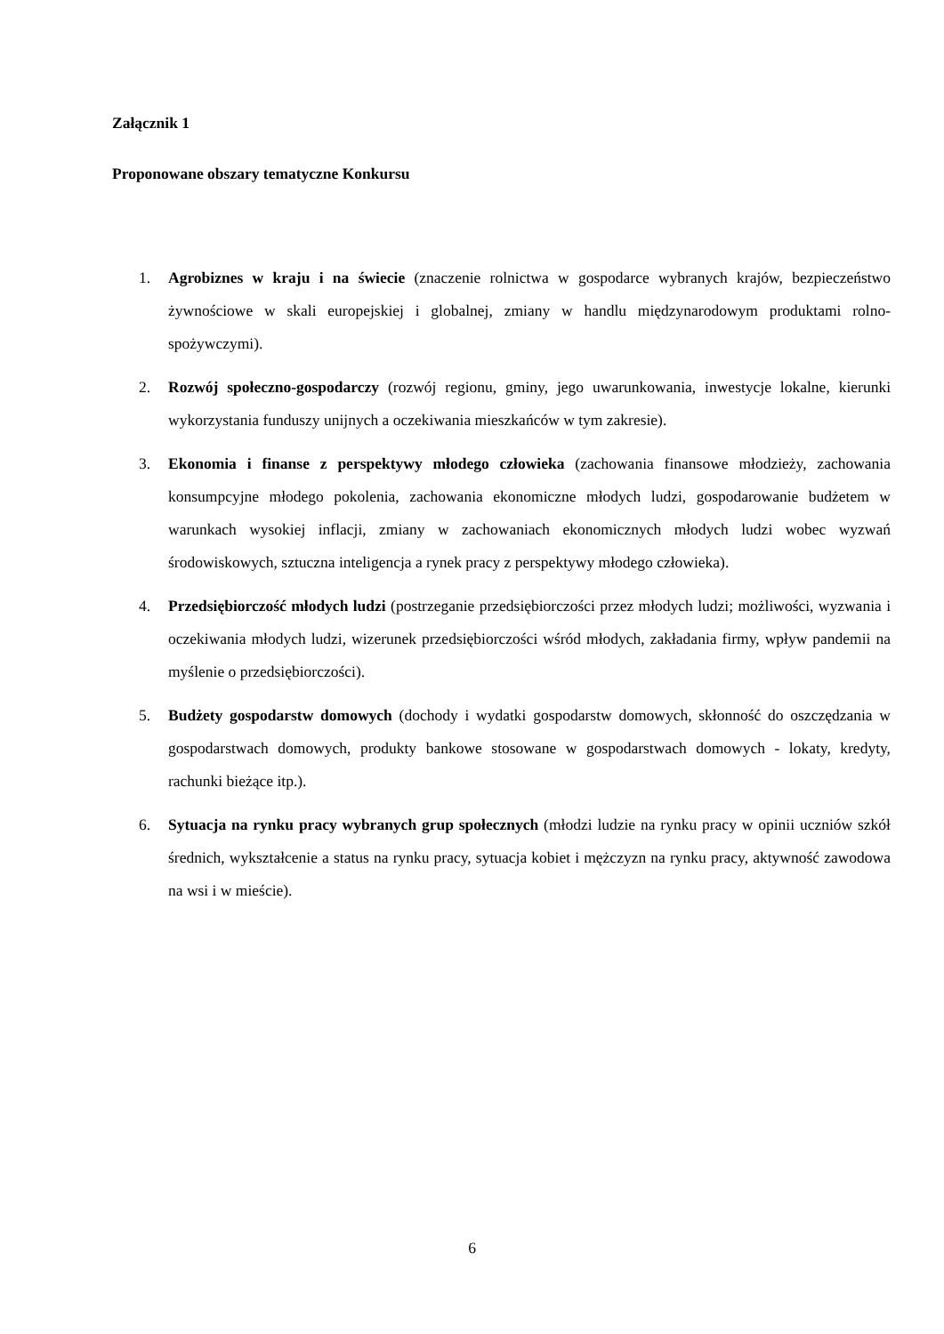Załącznik 1
Proponowane obszary tematyczne Konkursu
1. Agrobiznes w kraju i na świecie (znaczenie rolnictwa w gospodarce wybranych krajów, bezpieczeństwo żywnościowe w skali europejskiej i globalnej, zmiany w handlu międzynarodowym produktami rolno-spożywczymi).
2. Rozwój społeczno-gospodarczy (rozwój regionu, gminy, jego uwarunkowania, inwestycje lokalne, kierunki wykorzystania funduszy unijnych a oczekiwania mieszkańców w tym zakresie).
3. Ekonomia i finanse z perspektywy młodego człowieka (zachowania finansowe młodzieży, zachowania konsumpcyjne młodego pokolenia, zachowania ekonomiczne młodych ludzi, gospodarowanie budżetem w warunkach wysokiej inflacji, zmiany w zachowaniach ekonomicznych młodych ludzi wobec wyzwań środowiskowych, sztuczna inteligencja a rynek pracy z perspektywy młodego człowieka).
4. Przedsiębiorczość młodych ludzi (postrzeganie przedsiębiorczości przez młodych ludzi; możliwości, wyzwania i oczekiwania młodych ludzi, wizerunek przedsiębiorczości wśród młodych, zakładania firmy, wpływ pandemii na myślenie o przedsiębiorczości).
5. Budżety gospodarstw domowych (dochody i wydatki gospodarstw domowych, skłonność do oszczędzania w gospodarstwach domowych, produkty bankowe stosowane w gospodarstwach domowych - lokaty, kredyty, rachunki bieżące itp.).
6. Sytuacja na rynku pracy wybranych grup społecznych (młodzi ludzie na rynku pracy w opinii uczniów szkół średnich, wykształcenie a status na rynku pracy, sytuacja kobiet i mężczyzn na rynku pracy, aktywność zawodowa na wsi i w mieście).
6